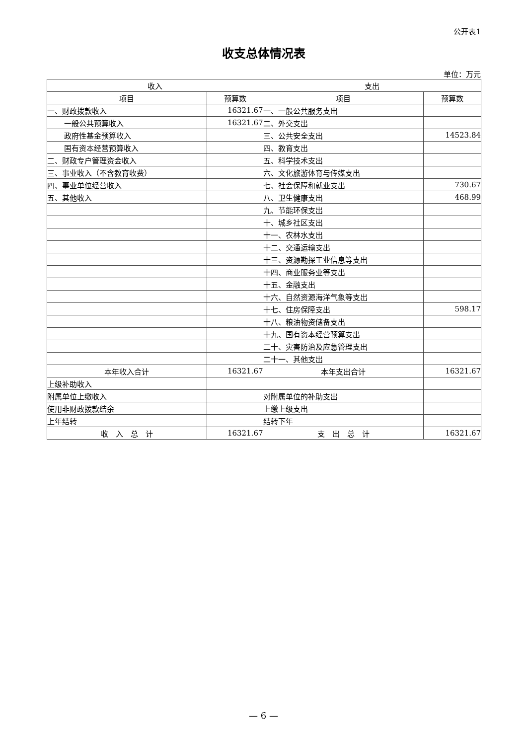公开表1
收支总体情况表
单位：万元
| 收入 | | 支出 | |
| --- | --- | --- | --- |
| 项目 | 预算数 | 项目 | 预算数 |
| 一、财政拨款收入 | 16321.67 | 一、一般公共服务支出 | |
| 一般公共预算收入 | 16321.67 | 二、外交支出 | |
| 政府性基金预算收入 | | 三、公共安全支出 | 14523.84 |
| 国有资本经营预算收入 | | 四、教育支出 | |
| 二、财政专户管理资金收入 | | 五、科学技术支出 | |
| 三、事业收入（不含教育收费） | | 六、文化旅游体育与传媒支出 | |
| 四、事业单位经营收入 | | 七、社会保障和就业支出 | 730.67 |
| 五、其他收入 | | 八、卫生健康支出 | 468.99 |
| | | 九、节能环保支出 | |
| | | 十、城乡社区支出 | |
| | | 十一、农林水支出 | |
| | | 十二、交通运输支出 | |
| | | 十三、资源勘探工业信息等支出 | |
| | | 十四、商业服务业等支出 | |
| | | 十五、金融支出 | |
| | | 十六、自然资源海洋气象等支出 | |
| | | 十七、住房保障支出 | 598.17 |
| | | 十八、粮油物资储备支出 | |
| | | 十九、国有资本经营预算支出 | |
| | | 二十、灾害防治及应急管理支出 | |
| | | 二十一、其他支出 | |
| 本年收入合计 | 16321.67 | 本年支出合计 | 16321.67 |
| 上级补助收入 | | | |
| 附属单位上缴收入 | | 对附属单位的补助支出 | |
| 使用非财政拨款结余 | | 上缴上级支出 | |
| 上年结转 | | 结转下年 | |
| 收 入 总 计 | 16321.67 | 支 出 总 计 | 16321.67 |
— 6 —